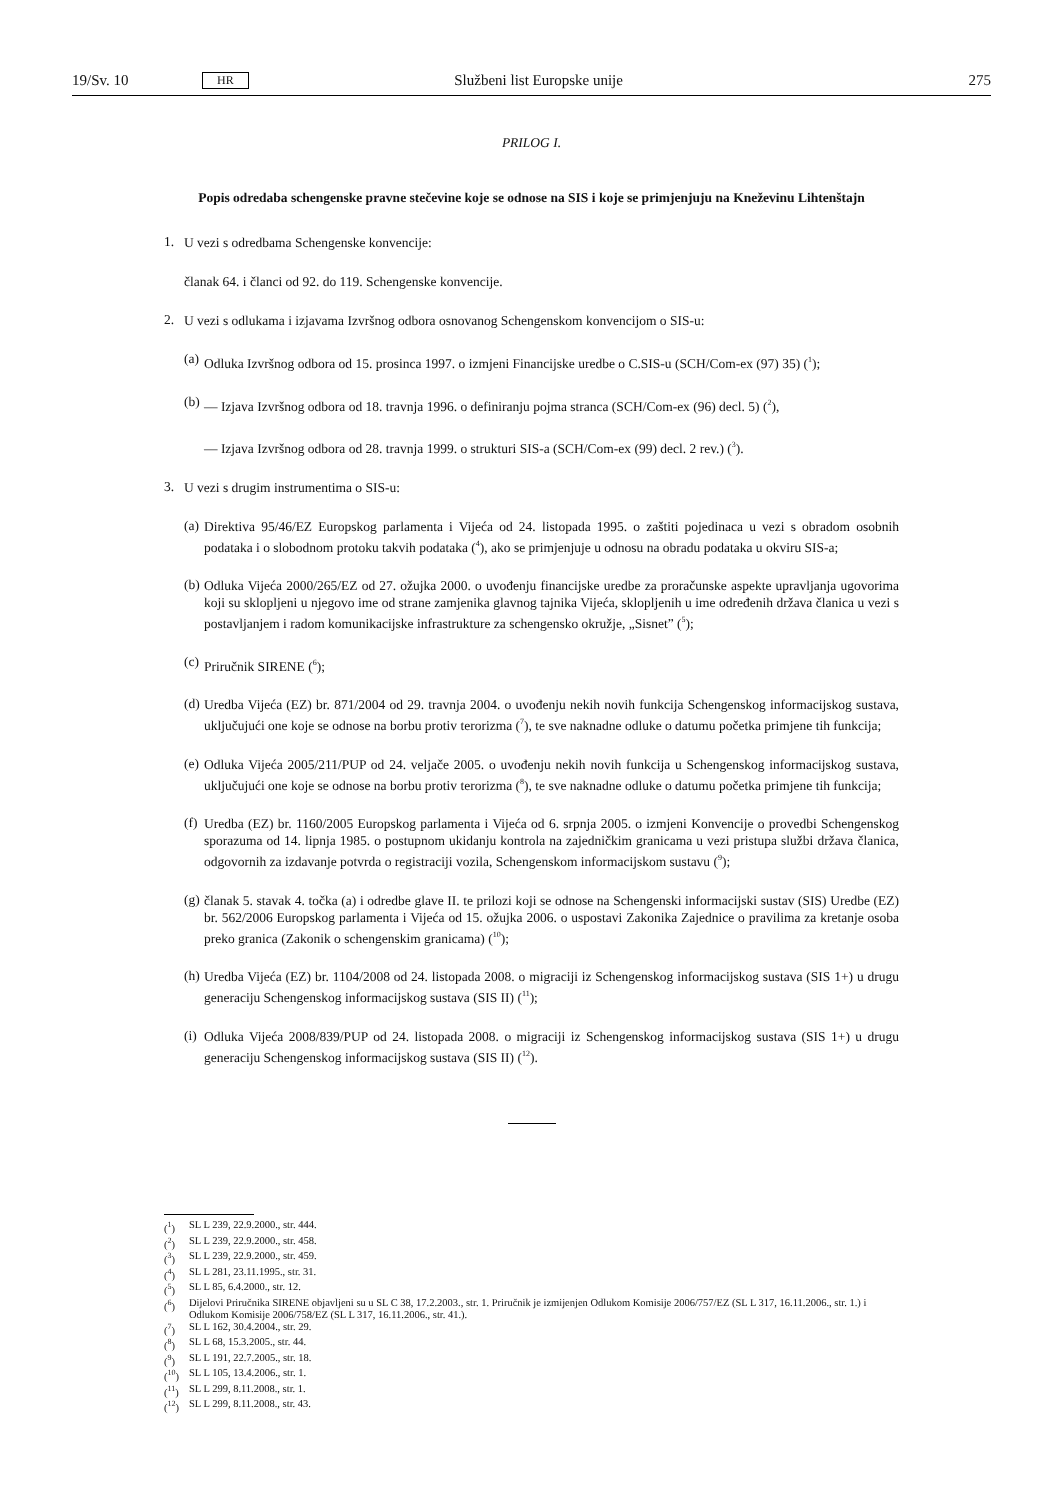19/Sv. 10 HR Službeni list Europske unije 275
PRILOG I.
Popis odredaba schengenske pravne stečevine koje se odnose na SIS i koje se primjenjuju na Kneževinu Lihtenštajn
1.
U vezi s odredbama Schengenske konvencije:
članak 64. i članci od 92. do 119. Schengenske konvencije.
2.
U vezi s odlukama i izjavama Izvršnog odbora osnovanog Schengenskom konvencijom o SIS-u:
(a)
Odluka Izvršnog odbora od 15. prosinca 1997. o izmjeni Financijske uredbe o C.SIS-u (SCH/Com-ex (97) 35) (<sup>1</sup>);
(b)
— Izjava Izvršnog odbora od 18. travnja 1996. o definiranju pojma stranca (SCH/Com-ex (96) decl. 5) (<sup>2</sup>),
— Izjava Izvršnog odbora od 28. travnja 1999. o strukturi SIS-a (SCH/Com-ex (99) decl. 2 rev.) (<sup>3</sup>).
3.
U vezi s drugim instrumentima o SIS-u:
(a)
Direktiva 95/46/EZ Europskog parlamenta i Vijeća od 24. listopada 1995. o zaštiti pojedinaca u vezi s obradom osobnih podataka i o slobodnom protoku takvih podataka (<sup>4</sup>), ako se primjenjuje u odnosu na obradu podataka u okviru SIS-a;
(b)
Odluka Vijeća 2000/265/EZ od 27. ožujka 2000. o uvođenju financijske uredbe za proračunske aspekte upravljanja ugovorima koji su sklopljeni u njegovo ime od strane zamjenika glavnog tajnika Vijeća, sklopljenih u ime određenih država članica u vezi s postavljanjem i radom komunikacijske infrastrukture za schengensko okružje, „Sisnet” (<sup>5</sup>);
(c)
Priručnik SIRENE (<sup>6</sup>);
(d)
Uredba Vijeća (EZ) br. 871/2004 od 29. travnja 2004. o uvođenju nekih novih funkcija Schengenskog informacijskog sustava, uključujući one koje se odnose na borbu protiv terorizma (<sup>7</sup>), te sve naknadne odluke o datumu početka primjene tih funkcija;
(e)
Odluka Vijeća 2005/211/PUP od 24. veljače 2005. o uvođenju nekih novih funkcija u Schengenskog informacijskog sustava, uključujući one koje se odnose na borbu protiv terorizma (<sup>8</sup>), te sve naknadne odluke o datumu početka primjene tih funkcija;
(f)
Uredba (EZ) br. 1160/2005 Europskog parlamenta i Vijeća od 6. srpnja 2005. o izmjeni Konvencije o provedbi Schengenskog sporazuma od 14. lipnja 1985. o postupnom ukidanju kontrola na zajedničkim granicama u vezi pristupa službi država članica, odgovornih za izdavanje potvrda o registraciji vozila, Schengenskom informacijskom sustavu (<sup>9</sup>);
(g)
članak 5. stavak 4. točka (a) i odredbe glave II. te prilozi koji se odnose na Schengenski informacijski sustav (SIS) Uredbe (EZ) br. 562/2006 Europskog parlamenta i Vijeća od 15. ožujka 2006. o uspostavi Zakonika Zajednice o pravilima za kretanje osoba preko granica (Zakonik o schengenskim granicama) (<sup>10</sup>);
(h)
Uredba Vijeća (EZ) br. 1104/2008 od 24. listopada 2008. o migraciji iz Schengenskog informacijskog sustava (SIS 1+) u drugu generaciju Schengenskog informacijskog sustava (SIS II) (<sup>11</sup>);
(i)
Odluka Vijeća 2008/839/PUP od 24. listopada 2008. o migraciji iz Schengenskog informacijskog sustava (SIS 1+) u drugu generaciju Schengenskog informacijskog sustava (SIS II) (<sup>12</sup>).
(<sup>1</sup>) SL L 239, 22.9.2000., str. 444.
(<sup>2</sup>) SL L 239, 22.9.2000., str. 458.
(<sup>3</sup>) SL L 239, 22.9.2000., str. 459.
(<sup>4</sup>) SL L 281, 23.11.1995., str. 31.
(<sup>5</sup>) SL L 85, 6.4.2000., str. 12.
(<sup>6</sup>) Dijelovi Priručnika SIRENE objavljeni su u SL C 38, 17.2.2003., str. 1. Priručnik je izmijenjen Odlukom Komisije 2006/757/EZ (SL L 317, 16.11.2006., str. 1.) i Odlukom Komisije 2006/758/EZ (SL L 317, 16.11.2006., str. 41.).
(<sup>7</sup>) SL L 162, 30.4.2004., str. 29.
(<sup>8</sup>) SL L 68, 15.3.2005., str. 44.
(<sup>9</sup>) SL L 191, 22.7.2005., str. 18.
(<sup>10</sup>) SL L 105, 13.4.2006., str. 1.
(<sup>11</sup>) SL L 299, 8.11.2008., str. 1.
(<sup>12</sup>) SL L 299, 8.11.2008., str. 43.